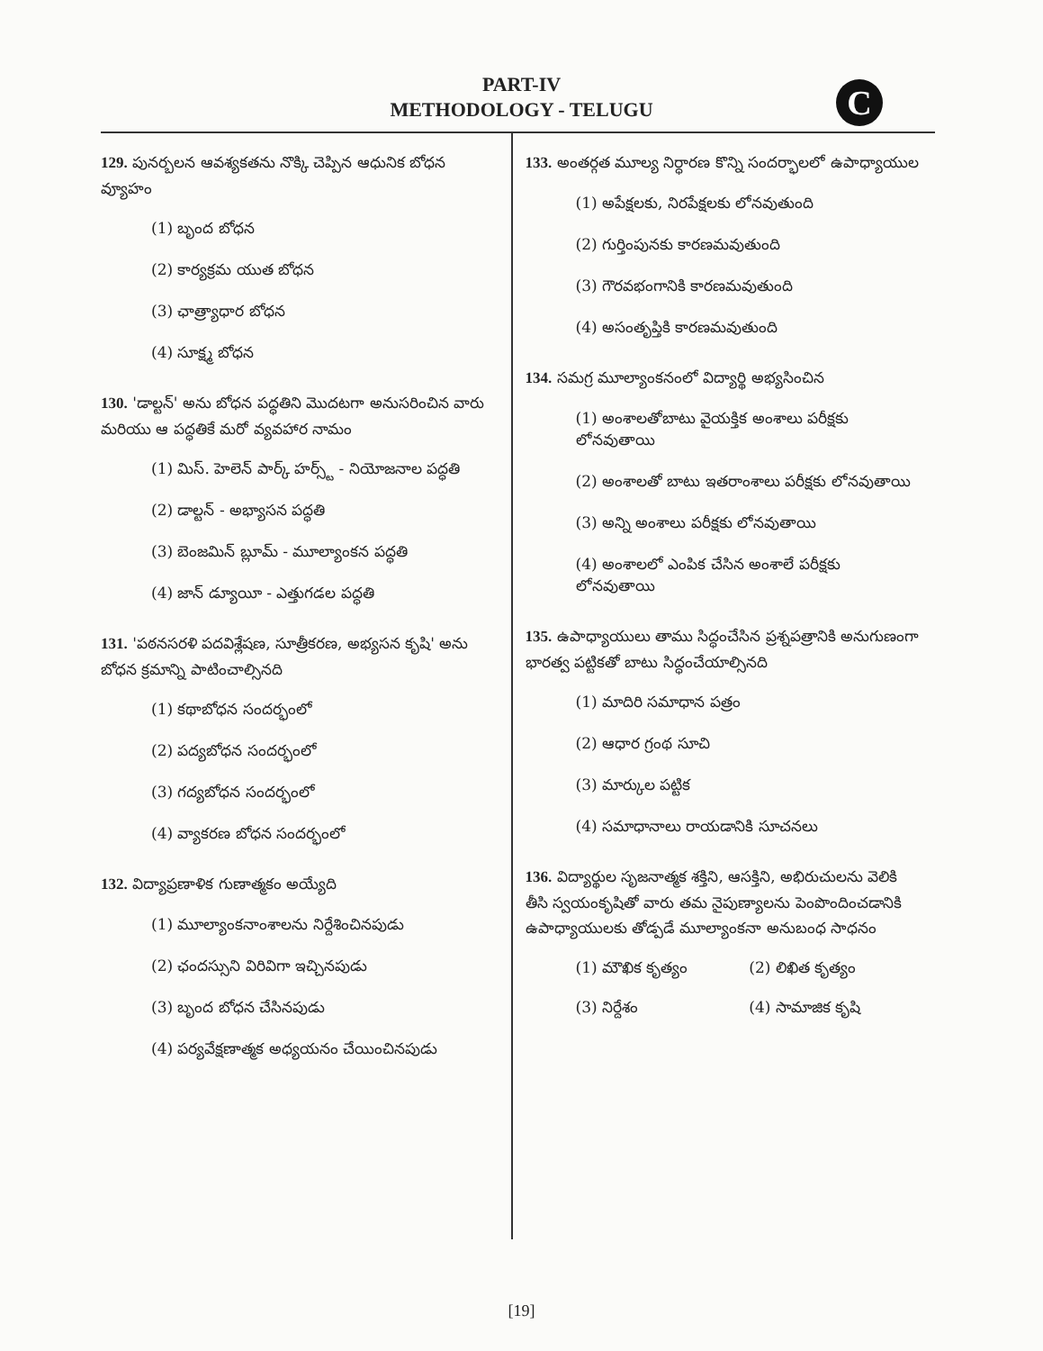PART-IV
METHODOLOGY - TELUGU
C
129. పునర్బలన ఆవశ్యకతను నొక్కి చెప్పిన ఆధునిక బోధన వ్యూహం
(1) బృంద బోధన
(2) కార్యక్రమ యుత బోధన
(3) ఛాత్ర్యాధార బోధన
(4) సూక్ష్మ బోధన
130. 'డాల్టన్' అను బోధన పద్ధతిని మొదటగా అనుసరించిన వారు మరియు ఆ పద్ధతికే మరో వ్యవహార నామం
(1) మిస్. హెలెన్ పార్క్ హర్స్ట్ - నియోజనాల పద్ధతి
(2) డాల్టన్ - అభ్యాసన పద్ధతి
(3) బెంజమిన్ బ్లూమ్ - మూల్యాంకన పద్ధతి
(4) జాన్ డ్యూయీ - ఎత్తుగడల పద్ధతి
131. 'పఠనసరళి పదవిశ్లేషణ, సూత్రీకరణ, అభ్యసన కృషి' అను బోధన క్రమాన్ని పాటించాల్సినది
(1) కథాబోధన సందర్భంలో
(2) పద్యబోధన సందర్భంలో
(3) గద్యబోధన సందర్భంలో
(4) వ్యాకరణ బోధన సందర్భంలో
132. విద్యాప్రణాళిక గుణాత్మకం అయ్యేది
(1) మూల్యాంకనాంశాలను నిర్దేశించినపుడు
(2) ఛందస్సుని విరివిగా ఇచ్చినపుడు
(3) బృంద బోధన చేసినపుడు
(4) పర్యవేక్షణాత్మక అధ్యయనం చేయించినపుడు
133. అంతర్గత మూల్య నిర్ధారణ కొన్ని సందర్భాలలో ఉపాధ్యాయుల
(1) అపేక్షలకు, నిరపేక్షలకు లోనవుతుంది
(2) గుర్తింపునకు కారణమవుతుంది
(3) గౌరవభంగానికి కారణమవుతుంది
(4) అసంతృప్తికి కారణమవుతుంది
134. సమగ్ర మూల్యాంకనంలో విద్యార్థి అభ్యసించిన
(1) అంశాలతోబాటు వైయక్తిక అంశాలు పరీక్షకు లోనవుతాయి
(2) అంశాలతో బాటు ఇతరాంశాలు పరీక్షకు లోనవుతాయి
(3) అన్ని అంశాలు పరీక్షకు లోనవుతాయి
(4) అంశాలలో ఎంపిక చేసిన అంశాలే పరీక్షకు లోనవుతాయి
135. ఉపాధ్యాయులు తాము సిద్ధంచేసిన ప్రశ్నపత్రానికి అనుగుణంగా భారత్వ పట్టికతో బాటు సిద్ధంచేయాల్సినది
(1) మాదిరి సమాధాన పత్రం
(2) ఆధార గ్రంథ సూచి
(3) మార్కుల పట్టిక
(4) సమాధానాలు రాయడానికి సూచనలు
136. విద్యార్థుల సృజనాత్మక శక్తిని, ఆసక్తిని, అభిరుచులను వెలికి తీసి స్వయంకృషితో వారు తమ నైపుణ్యాలను పెంపొందించడానికి ఉపాధ్యాయులకు తోడ్పడే మూల్యాంకనా అనుబంధ సాధనం
(1) మౌఖిక కృత్యం (2) లిఖిత కృత్యం
(3) నిర్దేశం (4) సామాజిక కృషి
[19]